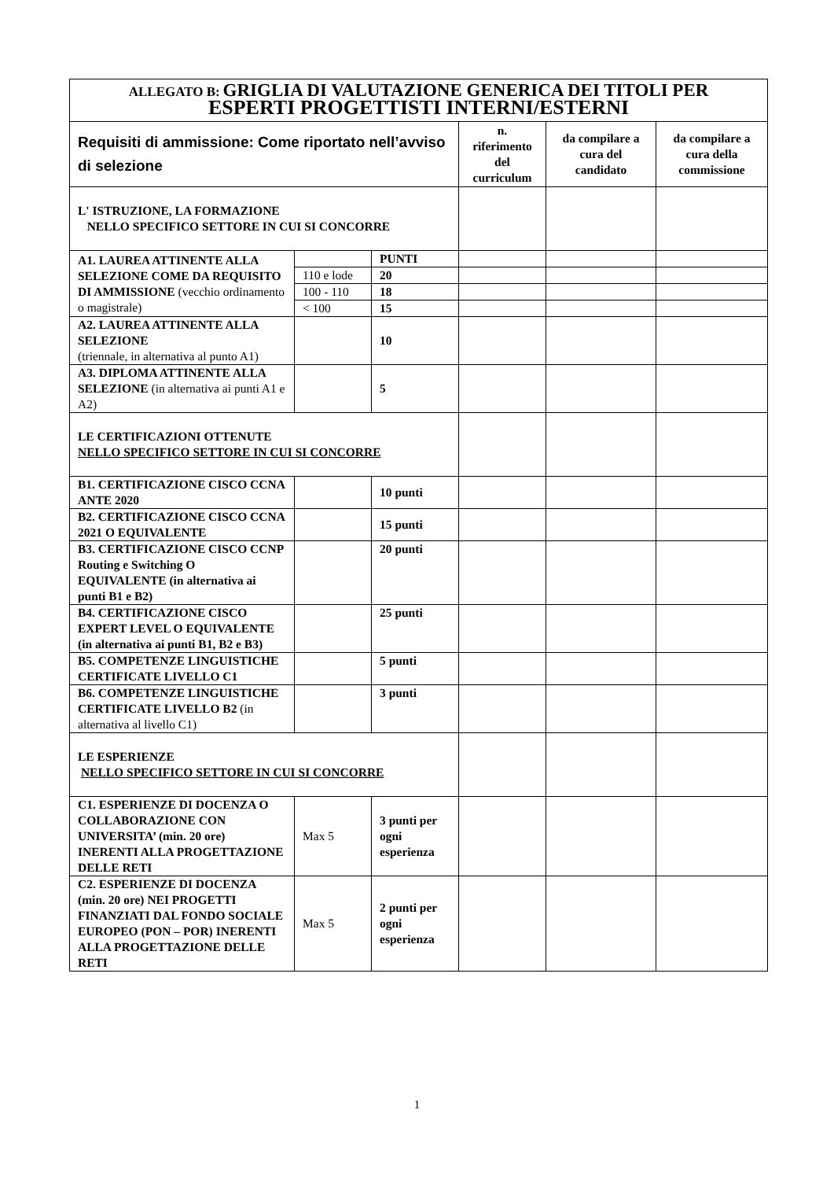| ALLEGATO B: GRIGLIA DI VALUTAZIONE GENERICA DEI TITOLI PER ESPERTI PROGETTISTI INTERNI/ESTERNI | | | | | |
| Requisiti di ammissione: Come riportato nell’avviso di selezione | | | n. riferimento del curriculum | da compilare a cura del candidato | da compilare a cura della commissione |
| L' ISTRUZIONE, LA FORMAZIONE NELLO SPECIFICO SETTORE IN CUI SI CONCORRE | | | | | |
| A1. LAUREA ATTINENTE ALLA SELEZIONE COME DA REQUISITO DI AMMISSIONE (vecchio ordinamento o magistrale) | | PUNTI | | | |
| | 110 e lode | 20 | | | |
| | 100 - 110 | 18 | | | |
| | < 100 | 15 | | | |
| A2. LAUREA ATTINENTE ALLA SELEZIONE (triennale, in alternativa al punto A1) | | 10 | | | |
| A3. DIPLOMA ATTINENTE ALLA SELEZIONE (in alternativa ai punti A1 e A2) | | 5 | | | |
| LE CERTIFICAZIONI OTTENUTE NELLO SPECIFICO SETTORE IN CUI SI CONCORRE | | | | | |
| B1. CERTIFICAZIONE CISCO CCNA ANTE 2020 | | 10 punti | | | |
| B2. CERTIFICAZIONE CISCO CCNA 2021 O EQUIVALENTE | | 15 punti | | | |
| B3. CERTIFICAZIONE CISCO CCNP Routing e Switching O EQUIVALENTE (in alternativa ai punti B1 e B2) | | 20 punti | | | |
| B4. CERTIFICAZIONE CISCO EXPERT LEVEL O EQUIVALENTE (in alternativa ai punti B1, B2 e B3) | | 25 punti | | | |
| B5. COMPETENZE LINGUISTICHE CERTIFICATE LIVELLO C1 | | 5 punti | | | |
| B6. COMPETENZE LINGUISTICHE CERTIFICATE LIVELLO B2 (in alternativa al livello C1) | | 3 punti | | | |
| LE ESPERIENZE NELLO SPECIFICO SETTORE IN CUI SI CONCORRE | | | | | |
| C1. ESPERIENZE DI DOCENZA O COLLABORAZIONE CON UNIVERSITA’ (min. 20 ore) INERENTI ALLA PROGETTAZIONE DELLE RETI | Max 5 | 3 punti per ogni esperienza | | | |
| C2. ESPERIENZE DI DOCENZA (min. 20 ore) NEI PROGETTI FINANZIATI DAL FONDO SOCIALE EUROPEO (PON – POR) INERENTI ALLA PROGETTAZIONE DELLE RETI | Max 5 | 2 punti per ogni esperienza | | | |
1